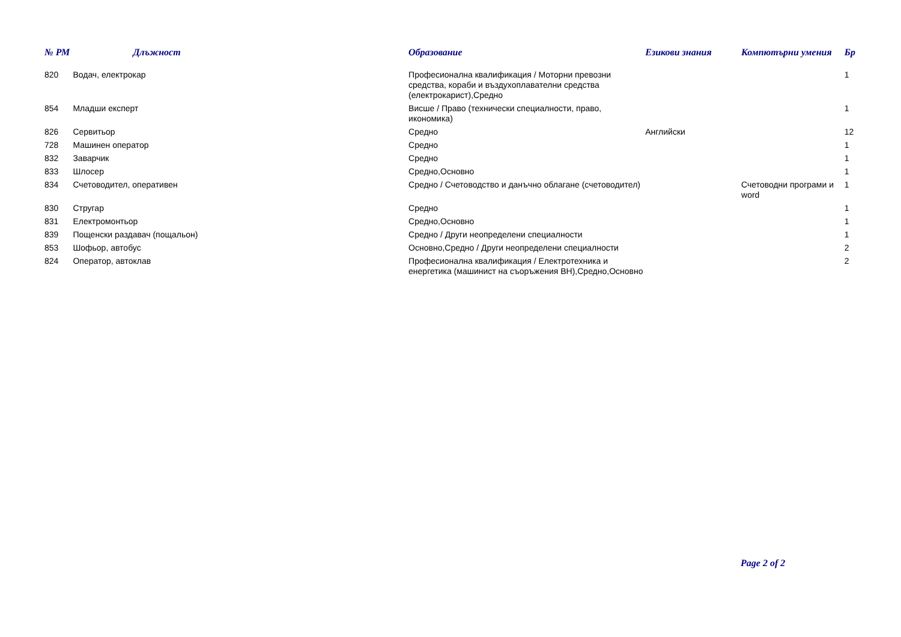| № РМ | Длъжност | Образование | Езикови знания | Компютърни умения | Бр |
| --- | --- | --- | --- | --- | --- |
| 820 | Водач, електрокар | Професионална квалификация / Моторни превозни средства, кораби и въздухоплавателни средства (електрокарист),Средно | | | 1 |
| 854 | Младши експерт | Висше / Право (технически специалности, право, икономика) | | | 1 |
| 826 | Сервитьор | Средно | Английски | | 12 |
| 728 | Машинен оператор | Средно | | | 1 |
| 832 | Заварчик | Средно | | | 1 |
| 833 | Шлосер | Средно,Основно | | | 1 |
| 834 | Счетоводител, оперативен | Средно / Счетоводство и данъчно облагане (счетоводител) | | Счетоводни програми и word | 1 |
| 830 | Стругар | Средно | | | 1 |
| 831 | Електромонтьор | Средно,Основно | | | 1 |
| 839 | Пощенски раздавач (пощальон) | Средно / Други неопределени специалности | | | 1 |
| 853 | Шофьор, автобус | Основно,Средно / Други неопределени специалности | | | 2 |
| 824 | Оператор, автоклав | Професионална квалификация / Електротехника и енергетика (машинист на съоръжения ВН),Средно,Основно | | | 2 |
Page 2 of 2